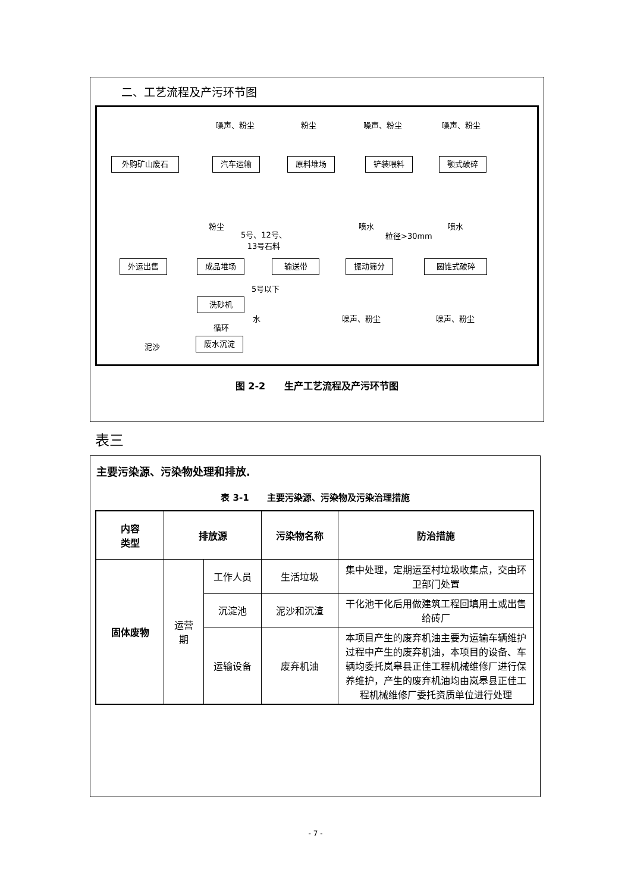二、工艺流程及产污环节图
噪声、粉尘 粉尘 噪声、粉尘 噪声、粉尘
外购矿山废石 汽车运输 原料堆场 铲装喂料 颚式破碎
粉尘
5号、12号、
13号石料
喷水
粒径>30mm
喷水
外运出售 成品堆场 输送带 振动筛分 圆锥式破碎
5号以下
洗砂机
水
循环
噪声、粉尘 噪声、粉尘
泥沙
废水沉淀
图 2-2　　生产工艺流程及产污环节图
表三
主要污染源、污染物处理和排放.
表 3-1　　主要污染源、污染物及污染治理措施
| 内容 类型 | 排放源 | | 污染物名称 | 防治措施 |
| --- | --- | --- | --- | --- |
| 固体废物 | 运营 期 | 工作人员 | 生活垃圾 | 集中处理，定期运至村垃圾收集点，交由环卫部门处置 |
| | | 沉淀池 | 泥沙和沉渣 | 干化池干化后用做建筑工程回填用土或出售给砖厂 |
| | | 运输设备 | 废弃机油 | 本项目产生的废弃机油主要为运输车辆维护过程中产生的废弃机油，本项目的设备、车辆均委托岚皋县正佳工程机械维修厂进行保养维护，产生的废弃机油均由岚皋县正佳工程机械维修厂委托资质单位进行处理 |
- 7 -